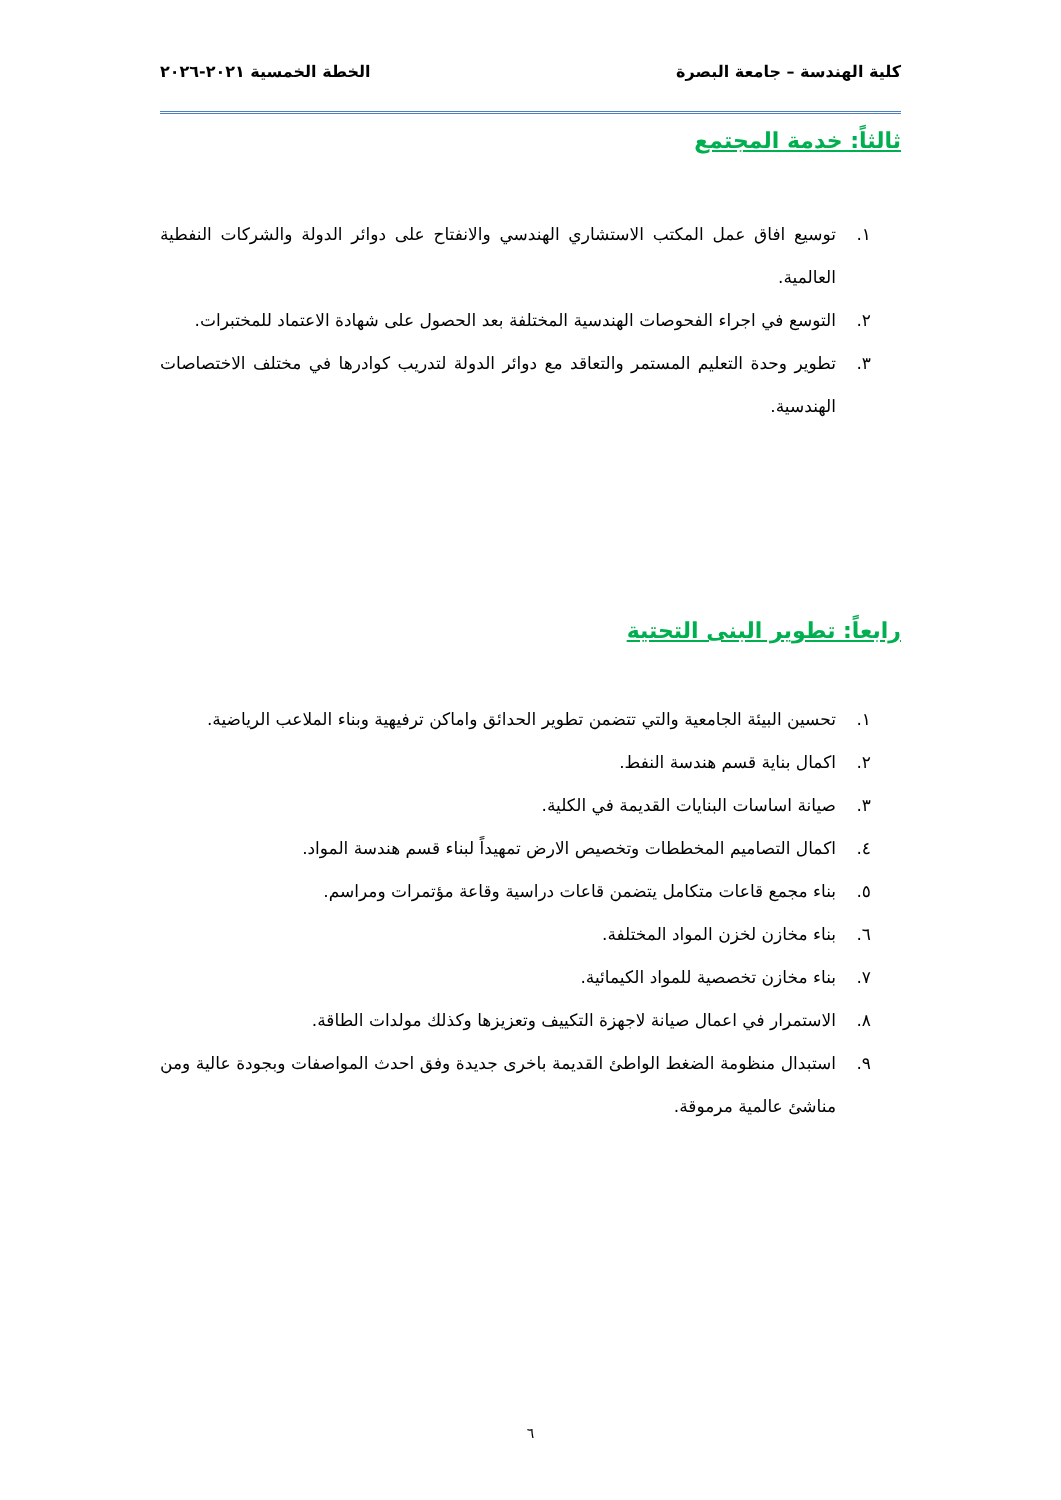كلية الهندسة – جامعة البصرة الخطة الخمسية ٢٠٢١-٢٠٢٦
ثالثاً: خدمة المجتمع
١. توسيع افاق عمل المكتب الاستشاري الهندسي والانفتاح على دوائر الدولة والشركات النفطية العالمية.
٢. التوسع في اجراء الفحوصات الهندسية المختلفة بعد الحصول على شهادة الاعتماد للمختبرات.
٣. تطوير وحدة التعليم المستمر والتعاقد مع دوائر الدولة لتدريب كوادرها في مختلف الاختصاصات الهندسية.
رابعاً: تطوير البنى التحتية
١. تحسين البيئة الجامعية والتي تتضمن تطوير الحدائق واماكن ترفيهية وبناء الملاعب الرياضية.
٢. اكمال بناية قسم هندسة النفط.
٣. صيانة اساسات البنايات القديمة في الكلية.
٤. اكمال التصاميم المخططات وتخصيص الارض تمهيداً لبناء قسم هندسة المواد.
٥. بناء مجمع قاعات متكامل يتضمن قاعات دراسية وقاعة مؤتمرات ومراسم.
٦. بناء مخازن لخزن المواد المختلفة.
٧. بناء مخازن تخصصية للمواد الكيمائية.
٨. الاستمرار في اعمال صيانة لاجهزة التكييف وتعزيزها وكذلك مولدات الطاقة.
٩. استبدال منظومة الضغط الواطئ القديمة باخرى جديدة وفق احدث المواصفات وبجودة عالية ومن مناشئ عالمية مرموقة.
٦